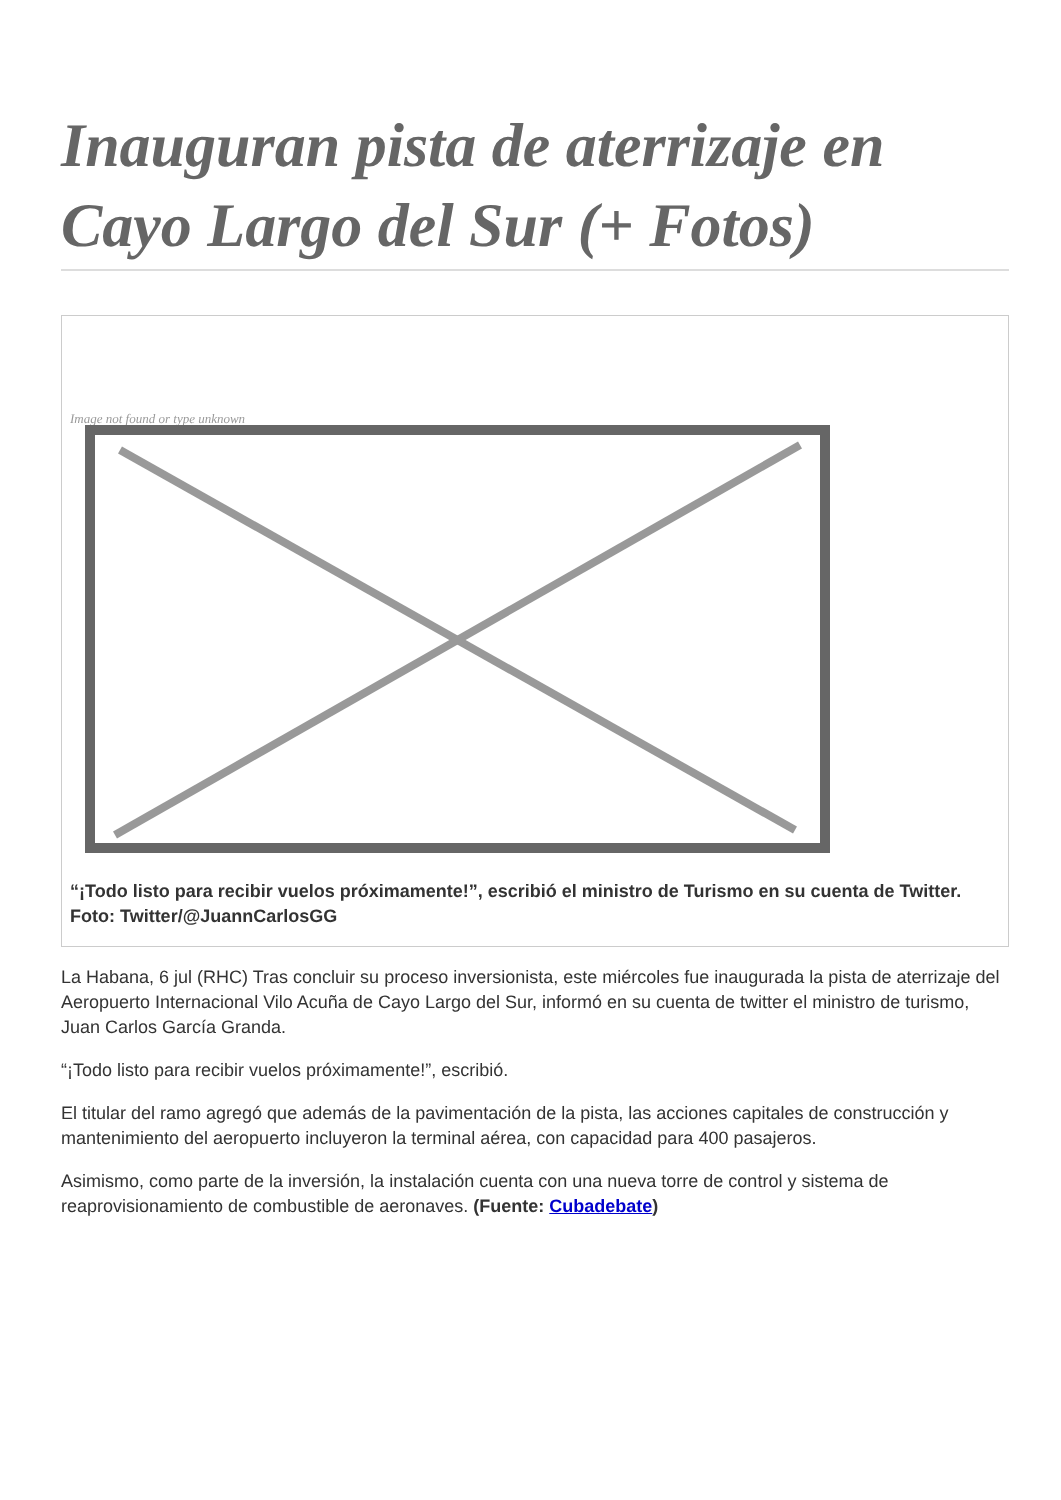Inauguran pista de aterrizaje en Cayo Largo del Sur (+ Fotos)
Image not found or type unknown
“¡Todo listo para recibir vuelos próximamente!”, escribió el ministro de Turismo en su cuenta de Twitter. Foto: Twitter/@JuannCarlosGG
La Habana, 6 jul (RHC) Tras concluir su proceso inversionista, este miércoles fue inaugurada la pista de aterrizaje del Aeropuerto Internacional Vilo Acuña de Cayo Largo del Sur, informó en su cuenta de twitter el ministro de turismo, Juan Carlos García Granda.
“¡Todo listo para recibir vuelos próximamente!”, escribió.
El titular del ramo agregó que además de la pavimentación de la pista, las acciones capitales de construcción y mantenimiento del aeropuerto incluyeron la terminal aérea, con capacidad para 400 pasajeros.
Asimismo, como parte de la inversión, la instalación cuenta con una nueva torre de control y sistema de reaprovisionamiento de combustible de aeronaves. (Fuente: Cubadebate)